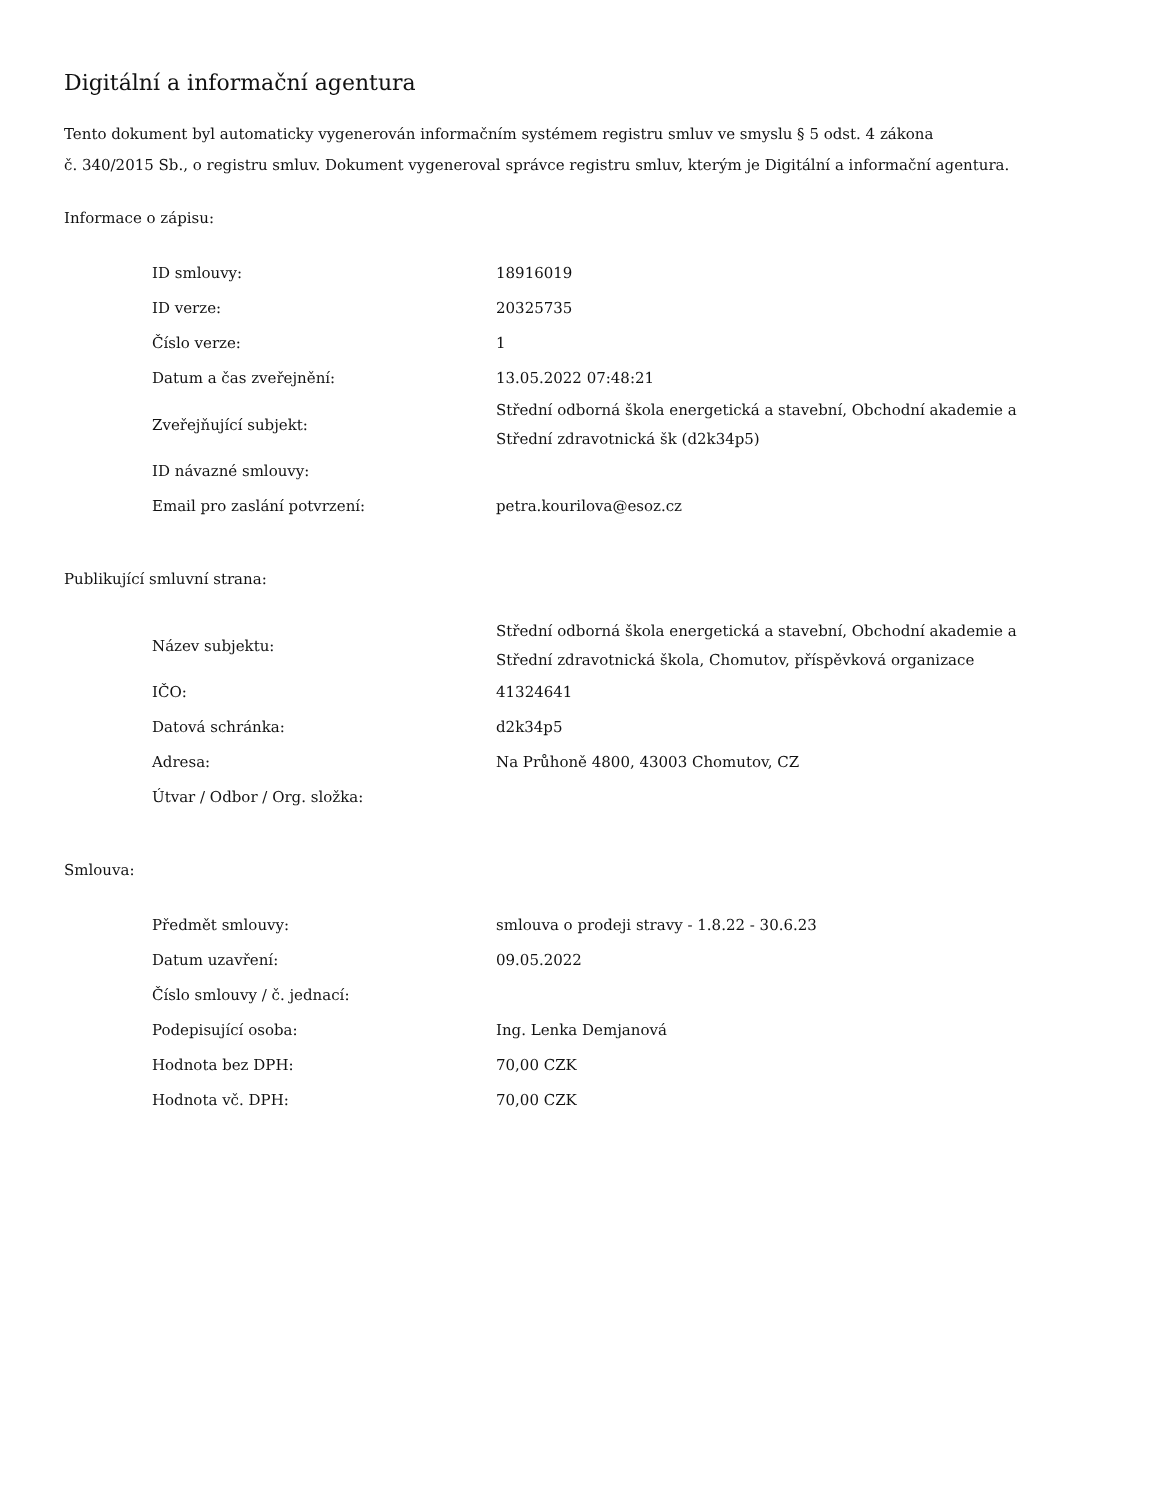Digitální a informační agentura
Tento dokument byl automaticky vygenerován informačním systémem registru smluv ve smyslu § 5 odst. 4 zákona
č. 340/2015 Sb., o registru smluv. Dokument vygeneroval správce registru smluv, kterým je Digitální a informační agentura.
Informace o zápisu:
| ID smlouvy: | 18916019 |
| ID verze: | 20325735 |
| Číslo verze: | 1 |
| Datum a čas zveřejnění: | 13.05.2022 07:48:21 |
| Zveřejňující subjekt: | Střední odborná škola energetická a stavební, Obchodní akademie a Střední zdravotnická šk (d2k34p5) |
| ID návazné smlouvy: | |
| Email pro zaslání potvrzení: | petra.kourilova@esoz.cz |
Publikující smluvní strana:
| Název subjektu: | Střední odborná škola energetická a stavební, Obchodní akademie a Střední zdravotnická škola, Chomutov, příspěvková organizace |
| IČO: | 41324641 |
| Datová schránka: | d2k34p5 |
| Adresa: | Na Průhoně 4800, 43003 Chomutov, CZ |
| Útvar / Odbor / Org. složka: | |
Smlouva:
| Předmět smlouvy: | smlouva o prodeji stravy - 1.8.22 - 30.6.23 |
| Datum uzavření: | 09.05.2022 |
| Číslo smlouvy / č. jednací: | |
| Podepisující osoba: | Ing. Lenka Demjanová |
| Hodnota bez DPH: | 70,00 CZK |
| Hodnota vč. DPH: | 70,00 CZK |